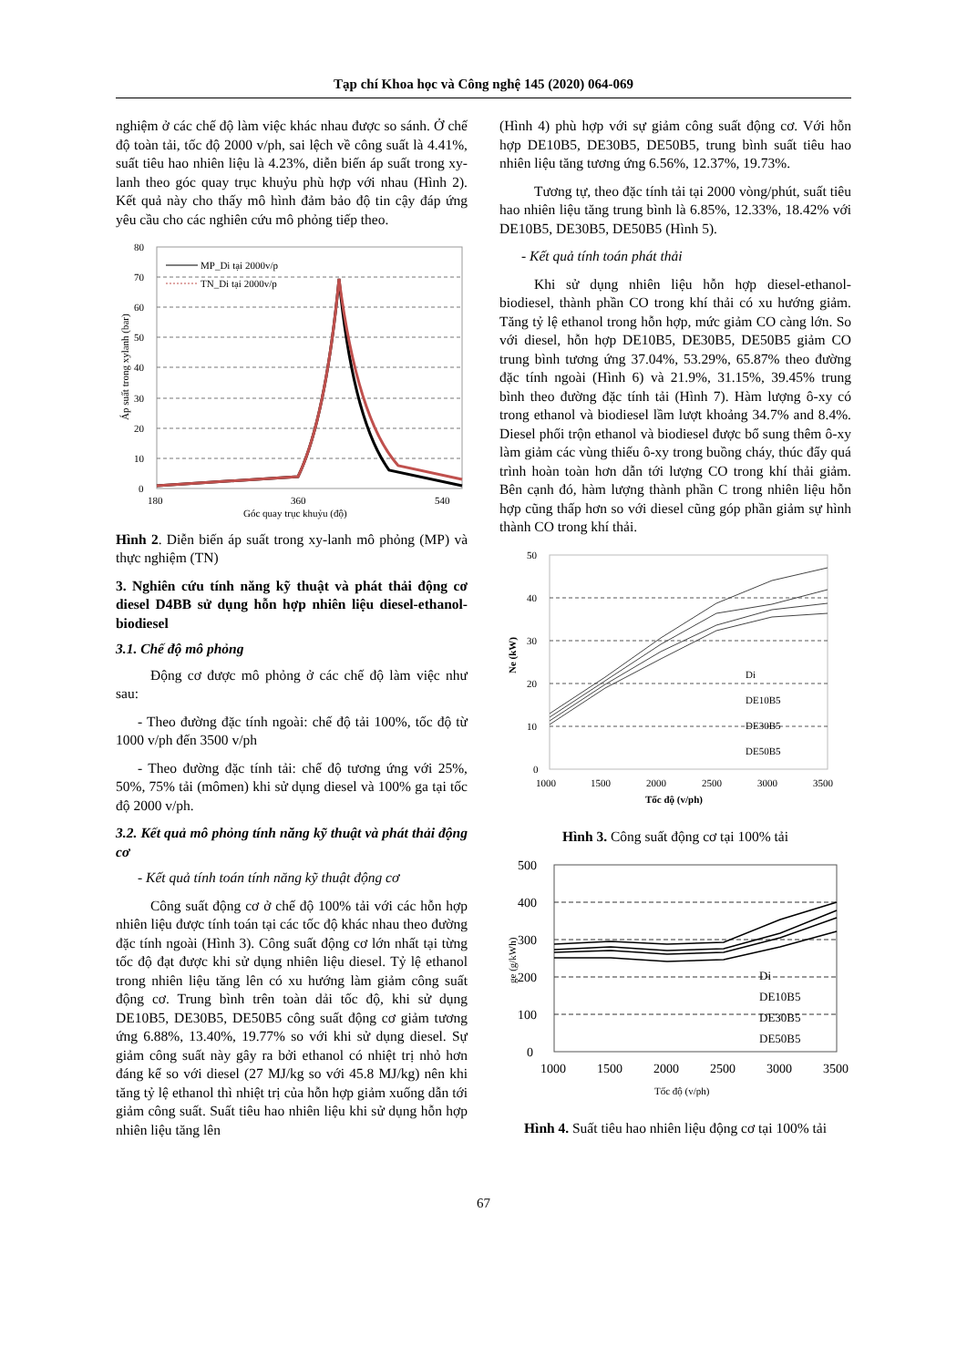Tạp chí Khoa học và Công nghệ 145 (2020) 064-069
nghiệm ở các chế độ làm việc khác nhau được so sánh. Ở chế độ toàn tải, tốc độ 2000 v/ph, sai lệch về công suất là 4.41%, suất tiêu hao nhiên liệu là 4.23%, diễn biến áp suất trong xy-lanh theo góc quay trục khuỷu phù hợp với nhau (Hình 2). Kết quả này cho thấy mô hình đảm bảo độ tin cậy đáp ứng yêu cầu cho các nghiên cứu mô phỏng tiếp theo.
80
70
60
50
40
30
20
10
0
180
360
540
Góc quay trục khuỷu (độ)
Áp suất trong xylanh (bar)
MP_Di tại 2000v/p
TN_Di tại 2000v/p
Hình 2. Diễn biến áp suất trong xy-lanh mô phỏng (MP) và thực nghiệm (TN)
3. Nghiên cứu tính năng kỹ thuật và phát thải động cơ diesel D4BB sử dụng hỗn hợp nhiên liệu diesel-ethanol-biodiesel
3.1. Chế độ mô phỏng
Động cơ được mô phỏng ở các chế độ làm việc như sau:
- Theo đường đặc tính ngoài: chế độ tải 100%, tốc độ từ 1000 v/ph đến 3500 v/ph
- Theo đường đặc tính tải: chế độ tương ứng với 25%, 50%, 75% tải (mômen) khi sử dụng diesel và 100% ga tại tốc độ 2000 v/ph.
3.2. Kết quả mô phỏng tính năng kỹ thuật và phát thải động cơ
- Kết quả tính toán tính năng kỹ thuật động cơ
Công suất động cơ ở chế độ 100% tải với các hỗn hợp nhiên liệu được tính toán tại các tốc độ khác nhau theo đường đặc tính ngoài (Hình 3). Công suất động cơ lớn nhất tại từng tốc độ đạt được khi sử dụng nhiên liệu diesel. Tỷ lệ ethanol trong nhiên liệu tăng lên có xu hướng làm giảm công suất động cơ. Trung bình trên toàn dải tốc độ, khi sử dụng DE10B5, DE30B5, DE50B5 công suất động cơ giảm tương ứng 6.88%, 13.40%, 19.77% so với khi sử dụng diesel. Sự giảm công suất này gây ra bởi ethanol có nhiệt trị nhỏ hơn đáng kể so với diesel (27 MJ/kg so với 45.8 MJ/kg) nên khi tăng tỷ lệ ethanol thì nhiệt trị của hỗn hợp giảm xuống dẫn tới giảm công suất. Suất tiêu hao nhiên liệu khi sử dụng hỗn hợp nhiên liệu tăng lên
(Hình 4) phù hợp với sự giảm công suất động cơ. Với hỗn hợp DE10B5, DE30B5, DE50B5, trung bình suất tiêu hao nhiên liệu tăng tương ứng 6.56%, 12.37%, 19.73%.
Tương tự, theo đặc tính tải tại 2000 vòng/phút, suất tiêu hao nhiên liệu tăng trung bình là 6.85%, 12.33%, 18.42% với DE10B5, DE30B5, DE50B5 (Hình 5).
- Kết quả tính toán phát thải
Khi sử dụng nhiên liệu hỗn hợp diesel-ethanol-biodiesel, thành phần CO trong khí thải có xu hướng giảm. Tăng tỷ lệ ethanol trong hỗn hợp, mức giảm CO càng lớn. So với diesel, hỗn hợp DE10B5, DE30B5, DE50B5 giảm CO trung bình tương ứng 37.04%, 53.29%, 65.87% theo đường đặc tính ngoài (Hình 6) và 21.9%, 31.15%, 39.45% trung bình theo đường đặc tính tải (Hình 7). Hàm lượng ô-xy có trong ethanol và biodiesel lầm lượt khoảng 34.7% and 8.4%. Diesel phối trộn ethanol và biodiesel được bổ sung thêm ô-xy làm giảm các vùng thiếu ô-xy trong buồng cháy, thúc đẩy quá trình hoàn toàn hơn dẫn tới lượng CO trong khí thải giảm. Bên cạnh đó, hàm lượng thành phần C trong nhiên liệu hỗn hợp cũng thấp hơn so với diesel cũng góp phần giảm sự hình thành CO trong khí thải.
50
40
30
20
10
0
1000
1500
2000
2500
3000
3500
Tốc độ (v/ph)
Ne (kW)
Di
DE10B5
DE30B5
DE50B5
Hình 3. Công suất động cơ tại 100% tải
500
400
300
200
100
0
1000
1500
2000
2500
3000
3500
Tốc độ (v/ph)
ge (g/kWh)
Di
DE10B5
DE30B5
DE50B5
Hình 4. Suất tiêu hao nhiên liệu động cơ tại 100% tải
67